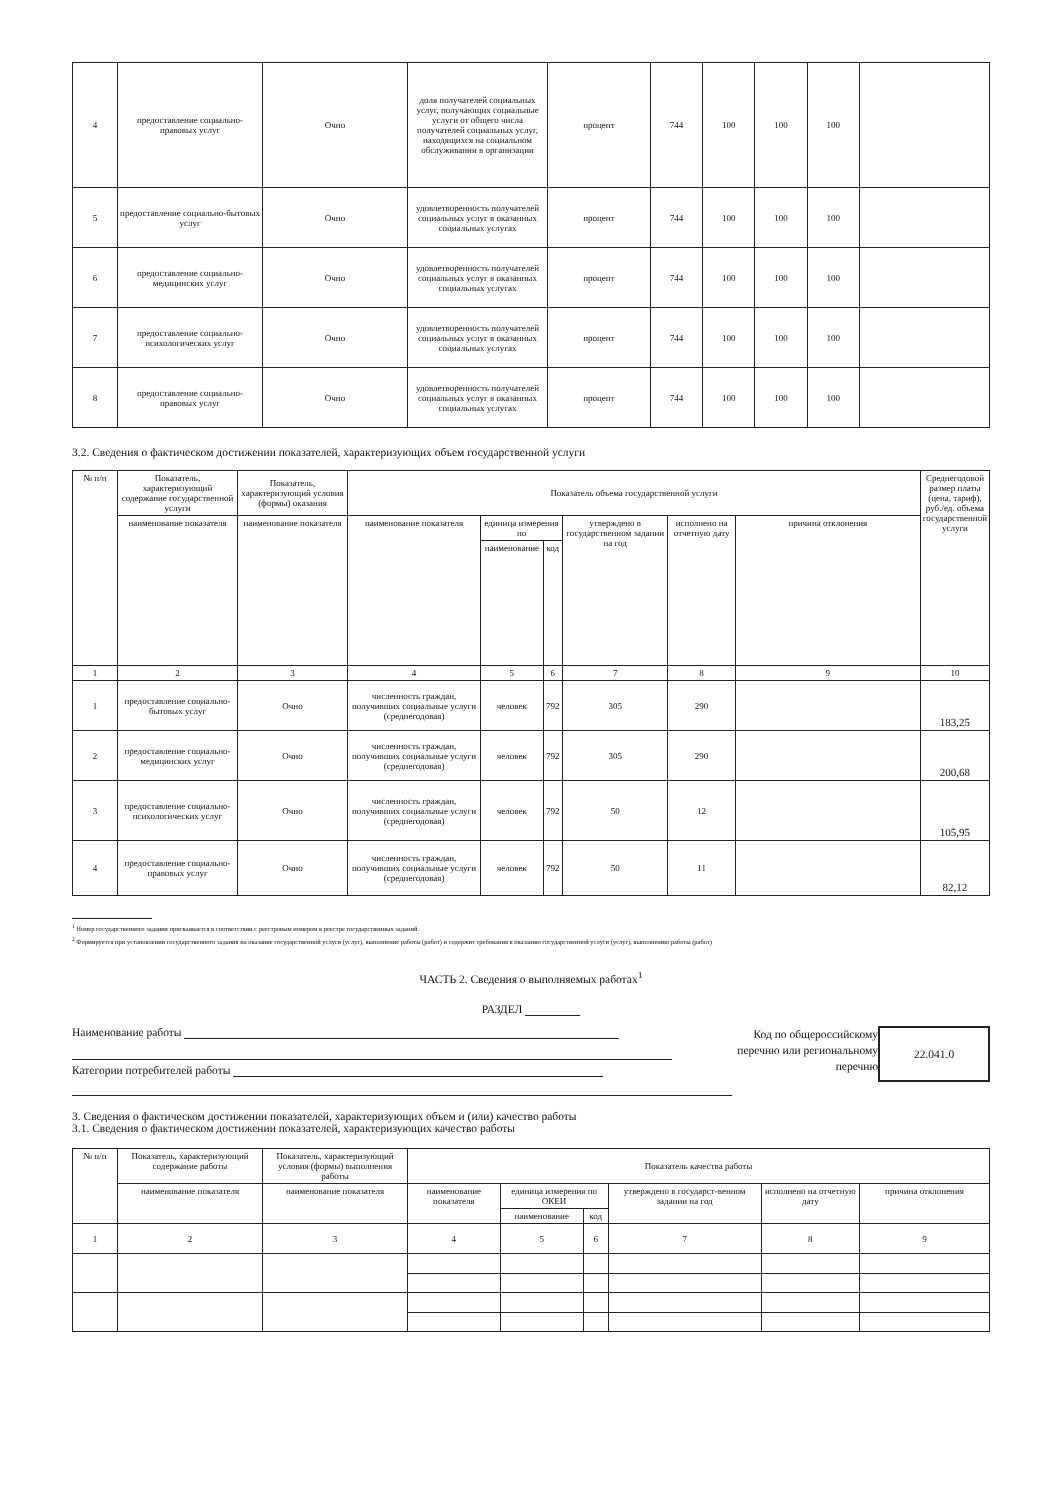| 4 | предоставление социально-правовых услуг | Очно | доля получателей социальных услуг, получающих социальные услуги от общего числа получателей социальных услуг, находящихся на социальном обслуживании в организации | процент | 744 | 100 | 100 | 100 | |
| 5 | предоставление социально-бытовых услуг | Очно | удовлетворенность получателей социальных услуг в оказанных социальных услугах | процент | 744 | 100 | 100 | 100 | |
| 6 | предоставление социально-медицинских услуг | Очно | удовлетворенность получателей социальных услуг в оказанных социальных услугах | процент | 744 | 100 | 100 | 100 | |
| 7 | предоставление социально-психологических услуг | Очно | удовлетворенность получателей социальных услуг в оказанных социальных услугах | процент | 744 | 100 | 100 | 100 | |
| 8 | предоставление социально-правовых услуг | Очно | удовлетворенность получателей социальных услуг в оказанных социальных услугах | процент | 744 | 100 | 100 | 100 | |
3.2. Сведения о фактическом достижении показателей, характеризующих объем государственной услуги
| № п/п | Показатель, характеризующий содержание государственной услуги | Показатель, характеризующий условия (формы) оказания | Показатель объема государственной услуги | | | | | | Среднегодовой размер платы (цена, тариф), руб./ед. объема государственной услуги |
| --- | --- | --- | --- | --- | --- | --- | --- | --- | --- |
| | наименование показателя | наименование показателя | наименование показателя | единица измерения по | | утверждено в государственном задании на год | исполнено на отчетную дату | причина отклонения | |
| | | | | наименование | код | | | | |
| 1 | 2 | 3 | 4 | 5 | 6 | 7 | 8 | 9 | 10 |
| 1 | предоставление социально-бытовых услуг | Очно | численность граждан, получивших социальные услуги (среднегодовая) | человек | 792 | 305 | 290 | | 183,25 |
| 2 | предоставление социально-медицинских услуг | Очно | численность граждан, получивших социальные услуги (среднегодовая) | человек | 792 | 305 | 290 | | 200,68 |
| 3 | предоставление социально-психологических услуг | Очно | численность граждан, получивших социальные услуги (среднегодовая) | человек | 792 | 50 | 12 | | 105,95 |
| 4 | предоставление социально-правовых услуг | Очно | численность граждан, получивших социальные услуги (среднегодовая) | человек | 792 | 50 | 11 | | 82,12 |
<sup>1</sup> Номер государственного задания присваивается в соответствии с реестровым номером в реестре государственных заданий.
<sup>2</sup> Формируется при установлении государственного задания на оказание государственной услуги (услуг), выполнение работы (работ) и содержит требования к оказанию государственной услуги (услуг), выполнению работы (работ)
ЧАСТЬ 2. Сведения о выполняемых работах<sup>1</sup>
РАЗДЕЛ
Наименование работы
Категории потребителей работы
Код по общероссийскому
перечню или региональному
перечню
22.041.0
3. Сведения о фактическом достижении показателей, характеризующих объем и (или) качество работы
3.1. Сведения о фактическом достижении показателей, характеризующих качество работы
| № п/п | Показатель, характеризующий содержание работы | Показатель, характеризующий условия (формы) выполнения работы | Показатель качества работы | | | | | |
| --- | --- | --- | --- | --- | --- | --- | --- | --- |
| | наименование показателя | наименование показателя | наименование показателя | единица измерения по ОКЕИ | | утверждено в государст-венном задании на год | исполнено на отчетную дату | причина отклонения |
| | | | | наименование | код | | | |
| 1 | 2 | 3 | 4 | 5 | 6 | 7 | 8 | 9 |